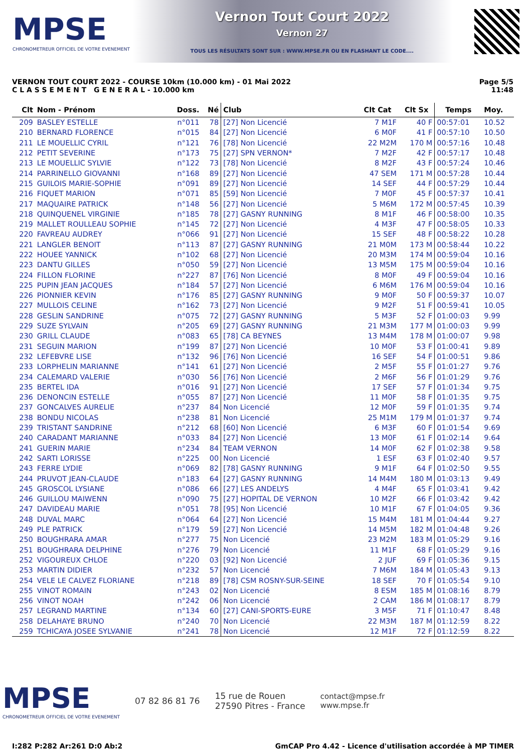MPSE
CHRONOMETREUR OFFICIEL DE VOTRE EVENEMENT
Vernon Tout Court 2022
Vernon 27
TOUS LES RÉSULTATS SONT SUR : WWW.MPSE.FR OU EN FLASHANT LE CODE....
VERNON TOUT COURT 2022 - COURSE 10km (10.000 km) - 01 Mai 2022
C L A S S E M E N T G E N E R A L - 10.000 km
Page 5/5
11:48
| Clt | Nom - Prénom | Doss. | Né | Club | Clt Cat | Clt Sx | Temps | Moy. |
| --- | --- | --- | --- | --- | --- | --- | --- | --- |
| 209 | BASLEY ESTELLE | n°011 | 78 | [27] Non Licencié | 7 M1F | 40 F | 00:57:01 | 10.52 |
| 210 | BERNARD FLORENCE | n°015 | 84 | [27] Non Licencié | 6 M0F | 41 F | 00:57:10 | 10.50 |
| 211 | LE MOUELLIC CYRIL | n°121 | 76 | [78] Non Licencié | 22 M2M | 170 M | 00:57:16 | 10.48 |
| 212 | PETIT SEVERINE | n°173 | 75 | [27] SPN VERNON* | 7 M2F | 42 F | 00:57:17 | 10.48 |
| 213 | LE MOUELLIC SYLVIE | n°122 | 73 | [78] Non Licencié | 8 M2F | 43 F | 00:57:24 | 10.46 |
| 214 | PARRINELLO GIOVANNI | n°168 | 89 | [27] Non Licencié | 47 SEM | 171 M | 00:57:28 | 10.44 |
| 215 | GUILOIS MARIE-SOPHIE | n°091 | 89 | [27] Non Licencié | 14 SEF | 44 F | 00:57:29 | 10.44 |
| 216 | FIQUET MARION | n°071 | 85 | [59] Non Licencié | 7 M0F | 45 F | 00:57:37 | 10.41 |
| 217 | MAQUAIRE PATRICK | n°148 | 56 | [27] Non Licencié | 5 M6M | 172 M | 00:57:45 | 10.39 |
| 218 | QUINQUENEL VIRGINIE | n°185 | 78 | [27] GASNY RUNNING | 8 M1F | 46 F | 00:58:00 | 10.35 |
| 219 | MALLET ROULLEAU SOPHIE | n°145 | 72 | [27] Non Licencié | 4 M3F | 47 F | 00:58:05 | 10.33 |
| 220 | FAVREAU AUDREY | n°066 | 91 | [27] Non Licencié | 15 SEF | 48 F | 00:58:22 | 10.28 |
| 221 | LANGLER BENOIT | n°113 | 87 | [27] GASNY RUNNING | 21 M0M | 173 M | 00:58:44 | 10.22 |
| 222 | HOUEE YANNICK | n°102 | 68 | [27] Non Licencié | 20 M3M | 174 M | 00:59:04 | 10.16 |
| 223 | DANTU GILLES | n°050 | 59 | [27] Non Licencié | 13 M5M | 175 M | 00:59:04 | 10.16 |
| 224 | FILLON FLORINE | n°227 | 87 | [76] Non Licencié | 8 M0F | 49 F | 00:59:04 | 10.16 |
| 225 | PUPIN JEAN JACQUES | n°184 | 57 | [27] Non Licencié | 6 M6M | 176 M | 00:59:04 | 10.16 |
| 226 | PIONNIER KEVIN | n°176 | 85 | [27] GASNY RUNNING | 9 M0F | 50 F | 00:59:37 | 10.07 |
| 227 | MULLOIS CELINE | n°162 | 73 | [27] Non Licencié | 9 M2F | 51 F | 00:59:41 | 10.05 |
| 228 | GESLIN SANDRINE | n°075 | 72 | [27] GASNY RUNNING | 5 M3F | 52 F | 01:00:03 | 9.99 |
| 229 | SUZE SYLVAIN | n°205 | 69 | [27] GASNY RUNNING | 21 M3M | 177 M | 01:00:03 | 9.99 |
| 230 | GRILL CLAUDE | n°083 | 65 | [78] CA BEYNES | 13 M4M | 178 M | 01:00:07 | 9.98 |
| 231 | SEGUIN MARION | n°199 | 87 | [27] Non Licencié | 10 M0F | 53 F | 01:00:41 | 9.89 |
| 232 | LEFEBVRE LISE | n°132 | 96 | [76] Non Licencié | 16 SEF | 54 F | 01:00:51 | 9.86 |
| 233 | LORPHELIN MARIANNE | n°141 | 61 | [27] Non Licencié | 2 M5F | 55 F | 01:01:27 | 9.76 |
| 234 | CALEMARD VALERIE | n°030 | 56 | [76] Non Licencié | 2 M6F | 56 F | 01:01:29 | 9.76 |
| 235 | BERTEL IDA | n°016 | 91 | [27] Non Licencié | 17 SEF | 57 F | 01:01:34 | 9.75 |
| 236 | DENONCIN ESTELLE | n°055 | 87 | [27] Non Licencié | 11 M0F | 58 F | 01:01:35 | 9.75 |
| 237 | GONCALVES AURELIE | n°237 | 84 | Non Licencié | 12 M0F | 59 F | 01:01:35 | 9.74 |
| 238 | BONDU NICOLAS | n°238 | 81 | Non Licencié | 25 M1M | 179 M | 01:01:37 | 9.74 |
| 239 | TRISTANT SANDRINE | n°212 | 68 | [60] Non Licencié | 6 M3F | 60 F | 01:01:54 | 9.69 |
| 240 | CARADANT MARIANNE | n°033 | 84 | [27] Non Licencié | 13 M0F | 61 F | 01:02:14 | 9.64 |
| 241 | GUERIN MARIE | n°234 | 84 | TEAM VERNON | 14 M0F | 62 F | 01:02:38 | 9.58 |
| 242 | SARTI LORISSE | n°225 | 00 | Non Licencié | 1 ESF | 63 F | 01:02:40 | 9.57 |
| 243 | FERRE LYDIE | n°069 | 82 | [78] GASNY RUNNING | 9 M1F | 64 F | 01:02:50 | 9.55 |
| 244 | PRUVOT JEAN-CLAUDE | n°183 | 64 | [27] GASNY RUNNING | 14 M4M | 180 M | 01:03:13 | 9.49 |
| 245 | GROSCOL LYSIANE | n°086 | 66 | [27] LES ANDELYS | 4 M4F | 65 F | 01:03:41 | 9.42 |
| 246 | GUILLOU MAIWENN | n°090 | 75 | [27] HOPITAL DE VERNON | 10 M2F | 66 F | 01:03:42 | 9.42 |
| 247 | DAVIDEAU MARIE | n°051 | 78 | [95] Non Licencié | 10 M1F | 67 F | 01:04:05 | 9.36 |
| 248 | DUVAL MARC | n°064 | 64 | [27] Non Licencié | 15 M4M | 181 M | 01:04:44 | 9.27 |
| 249 | PLE PATRICK | n°179 | 59 | [27] Non Licencié | 14 M5M | 182 M | 01:04:48 | 9.26 |
| 250 | BOUGHRARA AMAR | n°277 | 75 | Non Licencié | 23 M2M | 183 M | 01:05:29 | 9.16 |
| 251 | BOUGHRARA DELPHINE | n°276 | 79 | Non Licencié | 11 M1F | 68 F | 01:05:29 | 9.16 |
| 252 | VIGOUREUX CHLOE | n°220 | 03 | [92] Non Licencié | 2 JUF | 69 F | 01:05:36 | 9.15 |
| 253 | MARTIN DIDIER | n°232 | 57 | Non Licencié | 7 M6M | 184 M | 01:05:43 | 9.13 |
| 254 | VELE LE CALVEZ FLORIANE | n°218 | 89 | [78] CSM ROSNY-SUR-SEINE | 18 SEF | 70 F | 01:05:54 | 9.10 |
| 255 | VINOT ROMAIN | n°243 | 02 | Non Licencié | 8 ESM | 185 M | 01:08:16 | 8.79 |
| 256 | VINOT NOAH | n°242 | 06 | Non Licencié | 2 CAM | 186 M | 01:08:17 | 8.79 |
| 257 | LEGRAND MARTINE | n°134 | 60 | [27] CANI-SPORTS-EURE | 3 M5F | 71 F | 01:10:47 | 8.48 |
| 258 | DELAHAYE BRUNO | n°240 | 70 | Non Licencié | 22 M3M | 187 M | 01:12:59 | 8.22 |
| 259 | TCHICAYA JOSEE SYLVANIE | n°241 | 78 | Non Licencié | 12 M1F | 72 F | 01:12:59 | 8.22 |
MPSE
CHRONOMETREUR OFFICIEL DE VOTRE EVENEMENT
07 82 86 81 76
15 rue de Rouen
27590 Pitres - France
contact@mpse.fr
www.mpse.fr
I:282 P:282 Ar:261 D:0 Ab:2 GmCAP Pro 4.42 - Licence d'utilisation accordée à MP TIMER